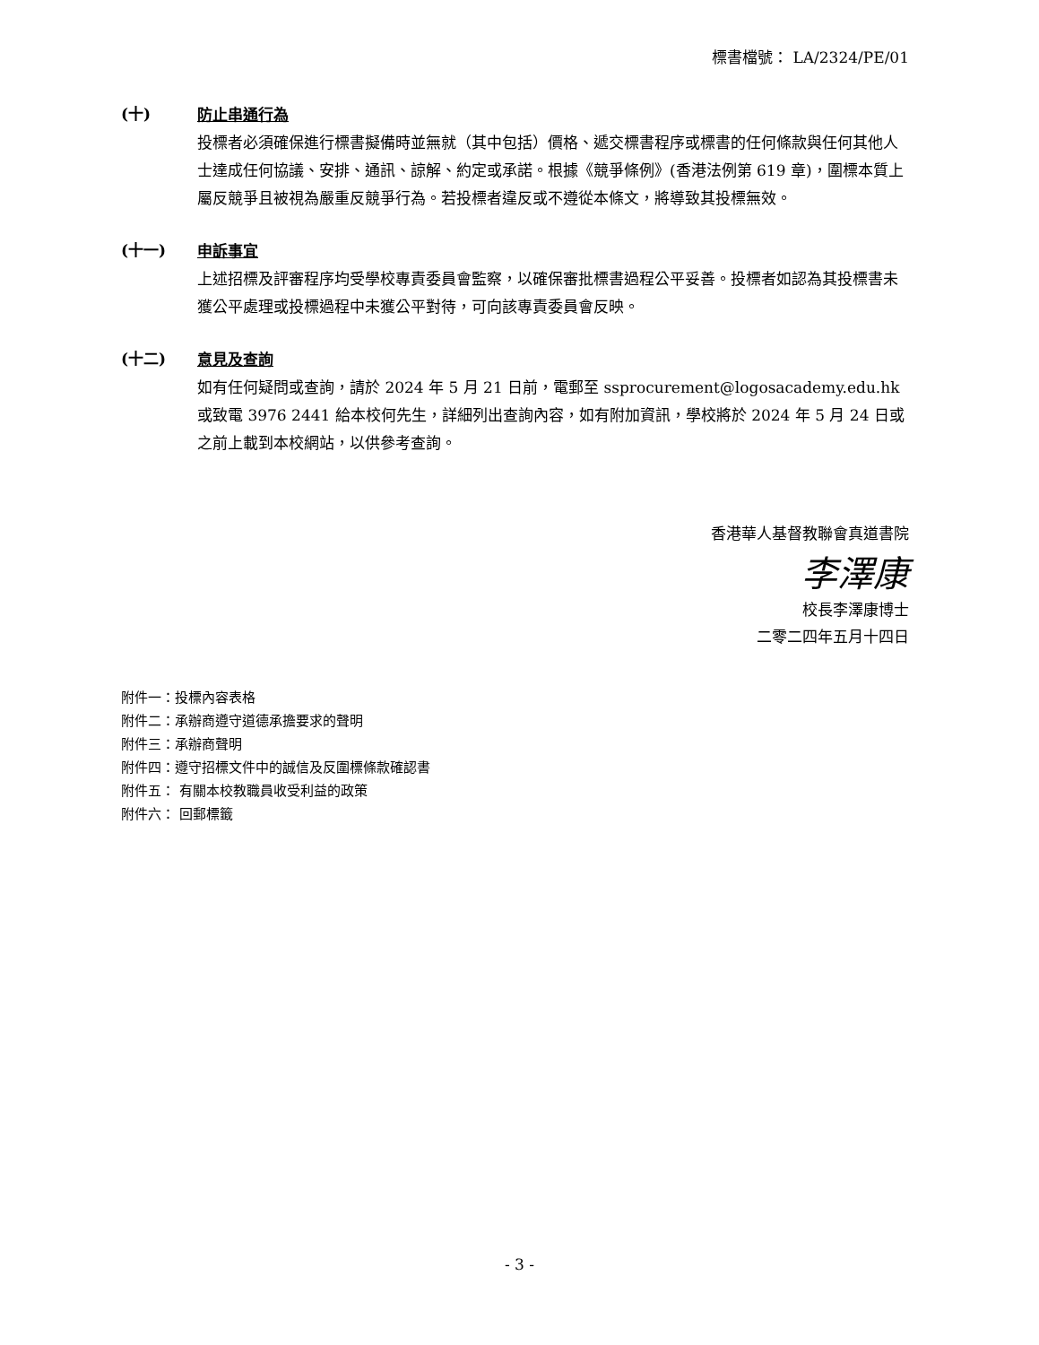標書檔號： LA/2324/PE/01
(十)
防止串通行為
投標者必須確保進行標書擬備時並無就（其中包括）價格、遞交標書程序或標書的任何條款與任何其他人士達成任何協議、安排、通訊、諒解、約定或承諾。根據《競爭條例》(香港法例第 619 章)，圍標本質上屬反競爭且被視為嚴重反競爭行為。若投標者違反或不遵從本條文，將導致其投標無效。
(十一)
申訴事宜
上述招標及評審程序均受學校專責委員會監察，以確保審批標書過程公平妥善。投標者如認為其投標書未獲公平處理或投標過程中未獲公平對待，可向該專責委員會反映。
(十二)
意見及查詢
如有任何疑問或查詢，請於 2024 年 5 月 21 日前，電郵至 ssprocurement@logosacademy.edu.hk 或致電 3976 2441 給本校何先生，詳細列出查詢內容，如有附加資訊，學校將於 2024 年 5 月 24 日或之前上載到本校網站，以供參考查詢。
香港華人基督教聯會真道書院
李澤康
校長李澤康博士
二零二四年五月十四日
附件一：投標內容表格
附件二：承辦商遵守道德承擔要求的聲明
附件三：承辦商聲明
附件四：遵守招標文件中的誠信及反圍標條款確認書
附件五： 有關本校教職員收受利益的政策
附件六： 回郵標籤
- 3 -